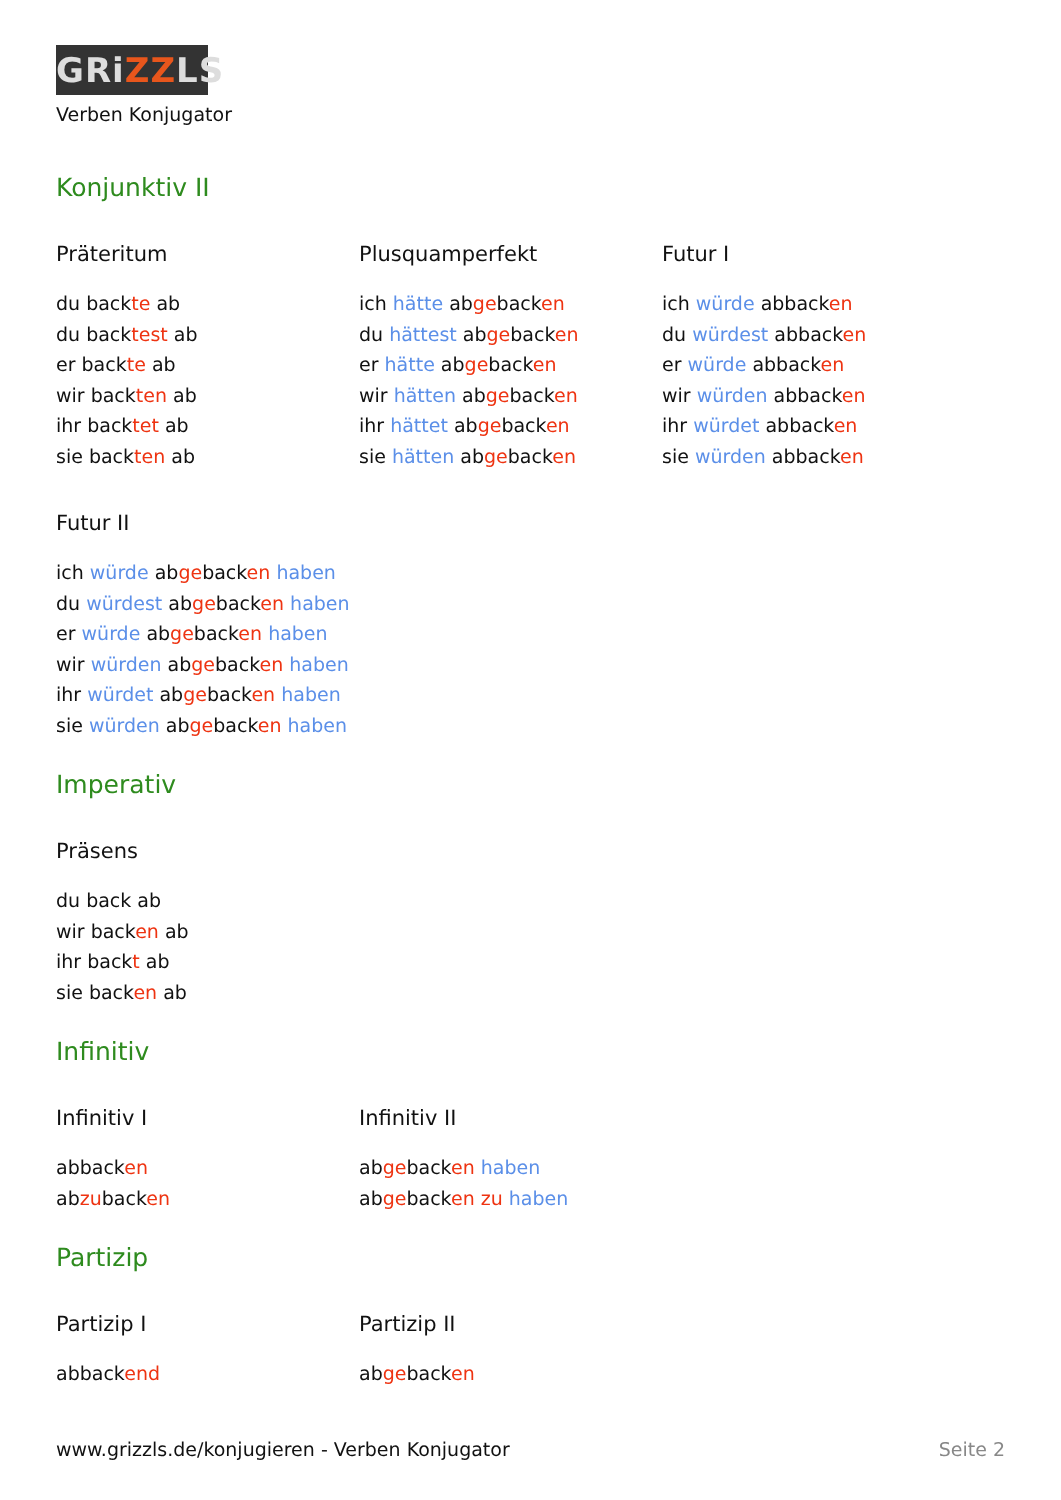GRiZZLS
Verben Konjugator
Konjunktiv II
Präteritum
du backte ab
du backtest ab
er backte ab
wir backten ab
ihr backtet ab
sie backten ab
Plusquamperfekt
ich hätte abgebacken
du hättest abgebacken
er hätte abgebacken
wir hätten abgebacken
ihr hättet abgebacken
sie hätten abgebacken
Futur I
ich würde abbacken
du würdest abbacken
er würde abbacken
wir würden abbacken
ihr würdet abbacken
sie würden abbacken
Futur II
ich würde abgebacken haben
du würdest abgebacken haben
er würde abgebacken haben
wir würden abgebacken haben
ihr würdet abgebacken haben
sie würden abgebacken haben
Imperativ
Präsens
du back ab
wir backen ab
ihr backt ab
sie backen ab
Infinitiv
Infinitiv I
abbacken
abzubacken
Infinitiv II
abgebacken haben
abgebacken zu haben
Partizip
Partizip I
abbackend
Partizip II
abgebacken
www.grizzls.de/konjugieren - Verben Konjugator Seite 2